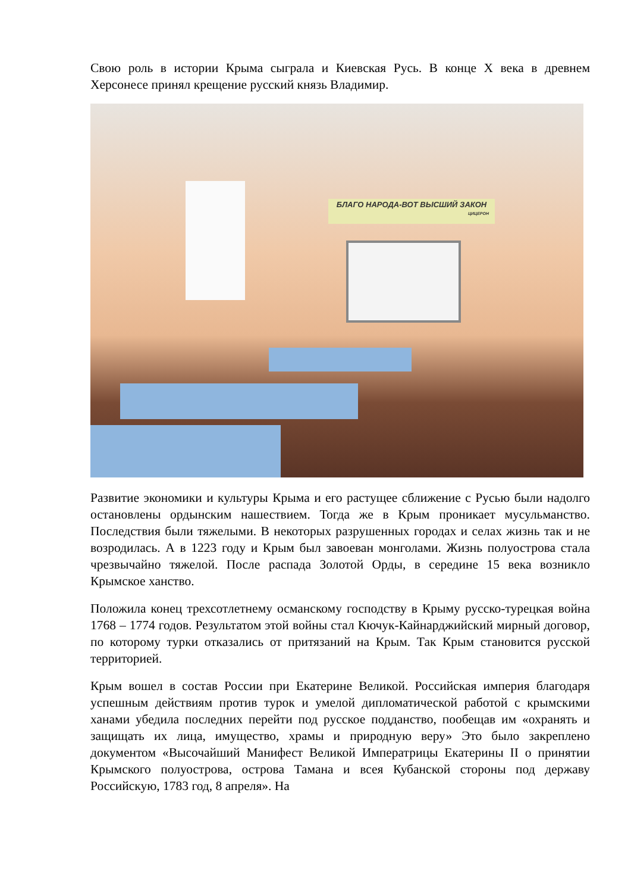Свою роль в истории Крыма сыграла и Киевская Русь. В конце X века в древнем Херсонесе принял крещение русский князь Владимир.
БЛАГО НАРОДА-ВОТ ВЫСШИЙ ЗАКОН
ЦИЦЕРОН
Развитие экономики и культуры Крыма и его растущее сближение с Русью были надолго остановлены ордынским нашествием. Тогда же в Крым проникает мусульманство. Последствия были тяжелыми. В некоторых разрушенных городах и селах жизнь так и не возродилась. А в 1223 году и Крым был завоеван монголами. Жизнь полуострова стала чрезвычайно тяжелой. После распада Золотой Орды, в середине 15 века возникло Крымское ханство.
Положила конец трехсотлетнему османскому господству в Крыму русско-турецкая война 1768 – 1774 годов. Результатом этой войны стал Кючук-Кайнарджийский мирный договор, по которому турки отказались от притязаний на Крым. Так Крым становится русской территорией.
Крым вошел в состав России при Екатерине Великой. Российская империя благодаря успешным действиям против турок и умелой дипломатической работой с крымскими ханами убедила последних перейти под русское подданство, пообещав им «охранять и защищать их лица, имущество, храмы и природную веру» Это было закреплено документом «Высочайший Манифест Великой Императрицы Екатерины II о принятии Крымского полуострова, острова Тамана и всея Кубанской стороны под державу Российскую, 1783 год, 8 апреля». На